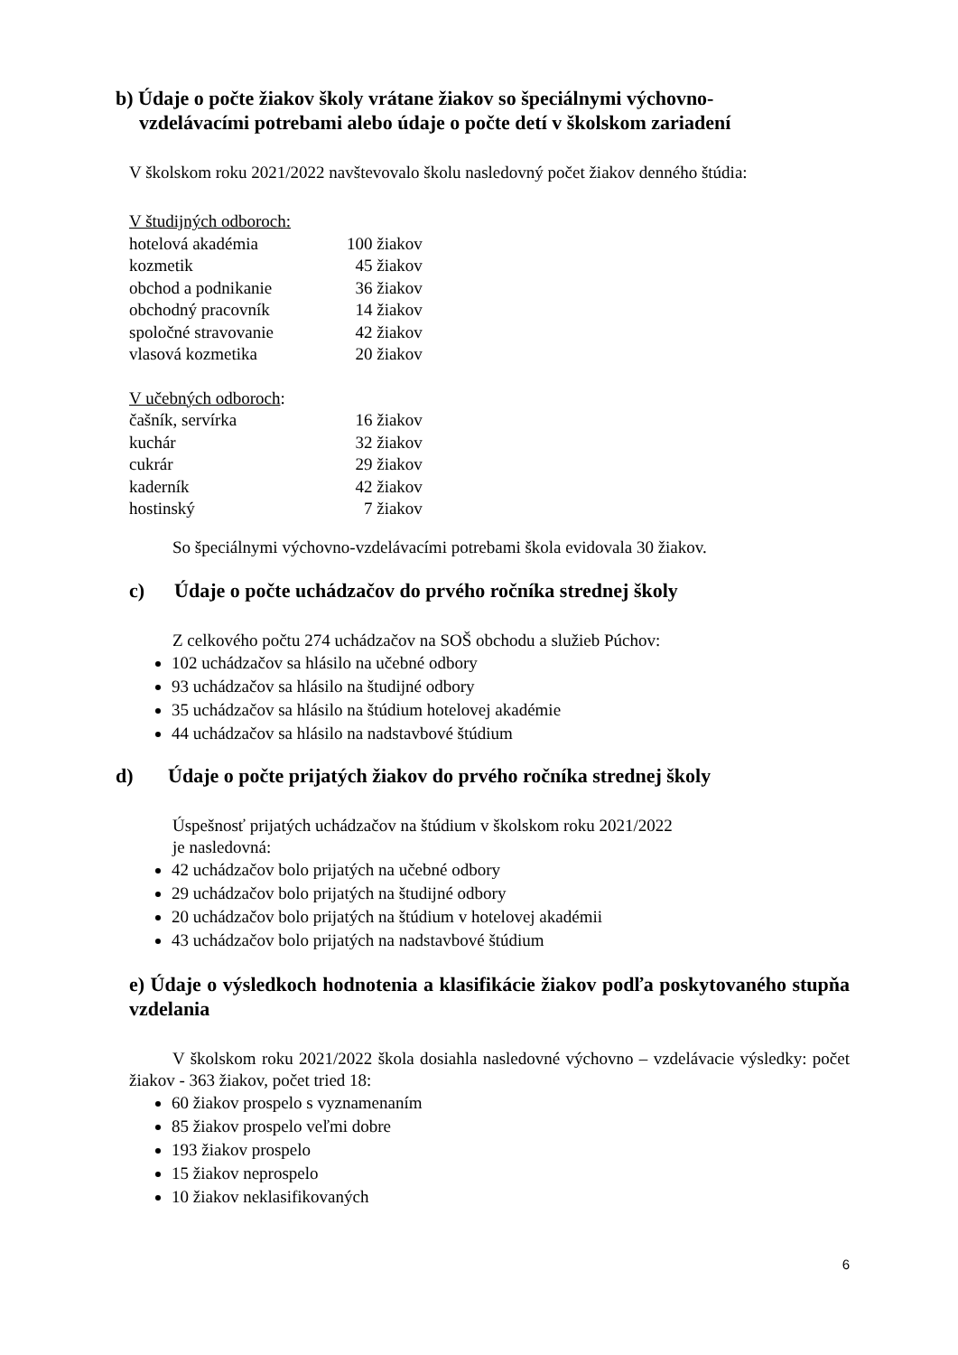b) Údaje o počte žiakov školy vrátane žiakov so špeciálnymi výchovno-
vzdelávacími potrebami alebo údaje o počte detí v školskom zariadení
V školskom roku 2021/2022 navštevovalo školu nasledovný počet žiakov denného štúdia:
| V študijných odboroch: | |
| hotelová akadémia | 100 žiakov |
| kozmetik | 45 žiakov |
| obchod a podnikanie | 36 žiakov |
| obchodný pracovník | 14 žiakov |
| spoločné stravovanie | 42 žiakov |
| vlasová kozmetika | 20 žiakov |
| V učebných odboroch : | |
| čašník, servírka | 16 žiakov |
| kuchár | 32 žiakov |
| cukrár | 29 žiakov |
| kaderník | 42 žiakov |
| hostinský | 7 žiakov |
So špeciálnymi výchovno-vzdelávacími potrebami škola evidovala 30 žiakov.
c) Údaje o počte uchádzačov do prvého ročníka strednej školy
Z celkového počtu 274 uchádzačov na SOŠ obchodu a služieb Púchov:
102 uchádzačov sa hlásilo na učebné odbory
93 uchádzačov sa hlásilo na študijné odbory
35 uchádzačov sa hlásilo na štúdium hotelovej akadémie
44 uchádzačov sa hlásilo na nadstavbové štúdium
d) Údaje o počte prijatých žiakov do prvého ročníka strednej školy
Úspešnosť prijatých uchádzačov na štúdium v školskom roku 2021/2022
je nasledovná:
42 uchádzačov bolo prijatých na učebné odbory
29 uchádzačov bolo prijatých na študijné odbory
20 uchádzačov bolo prijatých na štúdium v hotelovej akadémii
43 uchádzačov bolo prijatých na nadstavbové štúdium
e) Údaje o výsledkoch hodnotenia a klasifikácie žiakov podľa poskytovaného stupňa vzdelania
V školskom roku 2021/2022 škola dosiahla nasledovné výchovno – vzdelávacie výsledky: počet žiakov - 363 žiakov, počet tried 18:
60 žiakov prospelo s vyznamenaním
85 žiakov prospelo veľmi dobre
193 žiakov prospelo
15 žiakov neprospelo
10 žiakov neklasifikovaných
6